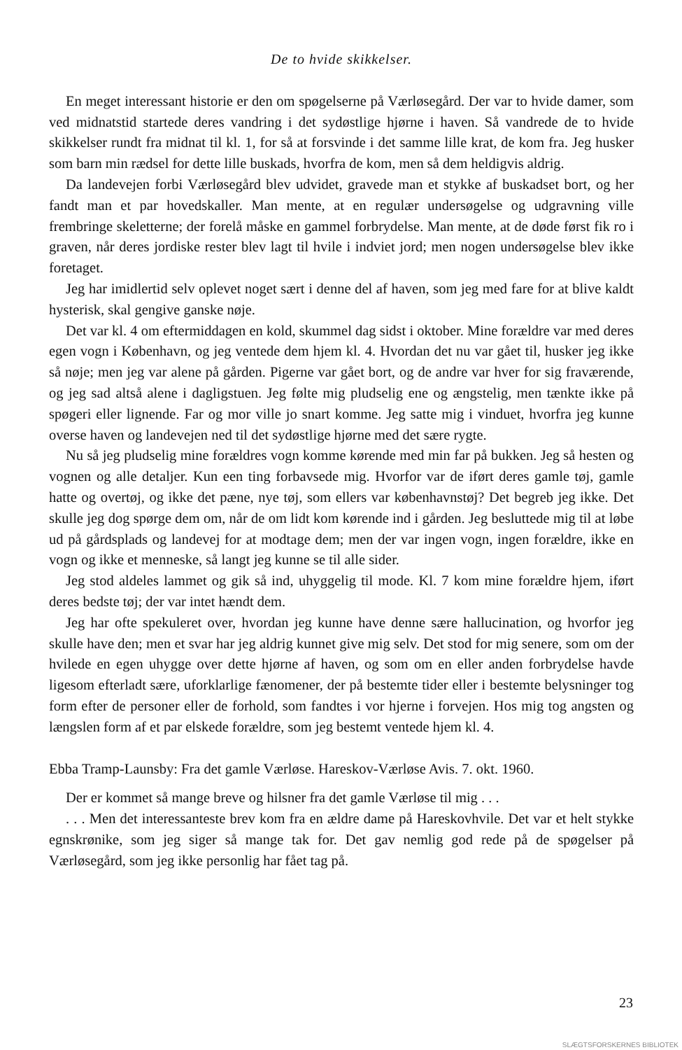De to hvide skikkelser.
En meget interessant historie er den om spøgelserne på Værløsegård. Der var to hvide damer, som ved midnatstid startede deres vandring i det sydøstlige hjørne i haven. Så vandrede de to hvide skikkelser rundt fra midnat til kl. 1, for så at forsvinde i det samme lille krat, de kom fra. Jeg husker som barn min rædsel for dette lille buskads, hvorfra de kom, men så dem heldigvis aldrig.
Da landevejen forbi Værløsegård blev udvidet, gravede man et stykke af buskadset bort, og her fandt man et par hovedskaller. Man mente, at en regulær undersøgelse og udgravning ville frembringe skeletterne; der forelå måske en gammel forbrydelse. Man mente, at de døde først fik ro i graven, når deres jordiske rester blev lagt til hvile i indviet jord; men nogen undersøgelse blev ikke foretaget.
Jeg har imidlertid selv oplevet noget sært i denne del af haven, som jeg med fare for at blive kaldt hysterisk, skal gengive ganske nøje.
Det var kl. 4 om eftermiddagen en kold, skummel dag sidst i oktober. Mine forældre var med deres egen vogn i København, og jeg ventede dem hjem kl. 4. Hvordan det nu var gået til, husker jeg ikke så nøje; men jeg var alene på gården. Pigerne var gået bort, og de andre var hver for sig fraværende, og jeg sad altså alene i dagligstuen. Jeg følte mig pludselig ene og ængstelig, men tænkte ikke på spøgeri eller lignende. Far og mor ville jo snart komme. Jeg satte mig i vinduet, hvorfra jeg kunne overse haven og landevejen ned til det sydøstlige hjørne med det sære rygte.
Nu så jeg pludselig mine forældres vogn komme kørende med min far på bukken. Jeg så hesten og vognen og alle detaljer. Kun een ting forbavsede mig. Hvorfor var de iført deres gamle tøj, gamle hatte og overtøj, og ikke det pæne, nye tøj, som ellers var københavnstøj? Det begreb jeg ikke. Det skulle jeg dog spørge dem om, når de om lidt kom kørende ind i gården. Jeg besluttede mig til at løbe ud på gårdsplads og landevej for at modtage dem; men der var ingen vogn, ingen forældre, ikke en vogn og ikke et menneske, så langt jeg kunne se til alle sider.
Jeg stod aldeles lammet og gik så ind, uhyggelig til mode. Kl. 7 kom mine forældre hjem, iført deres bedste tøj; der var intet hændt dem.
Jeg har ofte spekuleret over, hvordan jeg kunne have denne sære hallucination, og hvorfor jeg skulle have den; men et svar har jeg aldrig kunnet give mig selv. Det stod for mig senere, som om der hvilede en egen uhygge over dette hjørne af haven, og som om en eller anden forbrydelse havde ligesom efterladt sære, uforklarlige fænomener, der på bestemte tider eller i bestemte belysninger tog form efter de personer eller de forhold, som fandtes i vor hjerne i forvejen. Hos mig tog angsten og længslen form af et par elskede forældre, som jeg bestemt ventede hjem kl. 4.
Ebba Tramp-Launsby: Fra det gamle Værløse. Hareskov-Værløse Avis. 7. okt. 1960.
Der er kommet så mange breve og hilsner fra det gamle Værløse til mig . . .
. . . Men det interessanteste brev kom fra en ældre dame på Hareskovhvile. Det var et helt stykke egnskrønike, som jeg siger så mange tak for. Det gav nemlig god rede på de spøgelser på Værløsegård, som jeg ikke personlig har fået tag på.
23
SLÆGTSFORSKERNES BIBLIOTEK